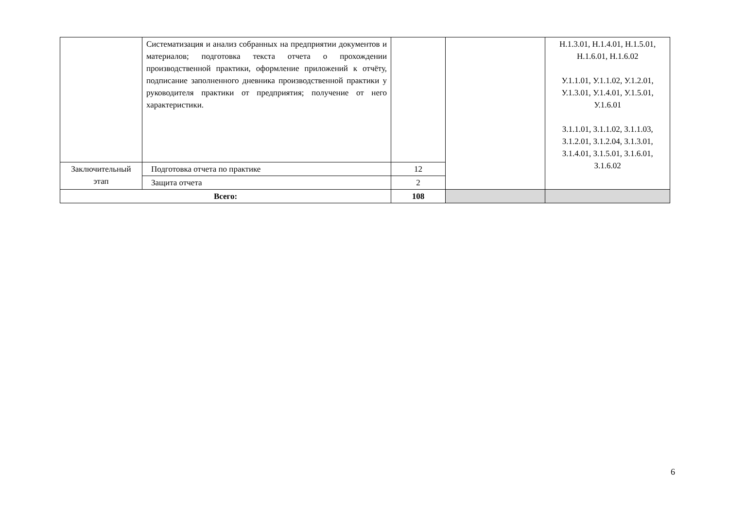| | Систематизация и анализ собранных на предприятии документов и материалов; подготовка текста отчета о прохождении производственной практики, оформление приложений к отчёту, подписание заполненного дневника производственной практики у руководителя практики от предприятия; получение от него характеристики. | | | Н.1.3.01, Н.1.4.01, Н.1.5.01, Н.1.6.01, Н.1.6.02 У.1.1.01, У.1.1.02, У.1.2.01, У.1.3.01, У.1.4.01, У.1.5.01, У.1.6.01 З.1.1.01, З.1.1.02, З.1.1.03, З.1.2.01, З.1.2.04, З.1.3.01, З.1.4.01, З.1.5.01, З.1.6.01, З.1.6.02 |
| Заключительный этап | Подготовка отчета по практике | 12 | | |
| | Защита отчета | 2 | | |
| Всего: | | 108 | | |
6